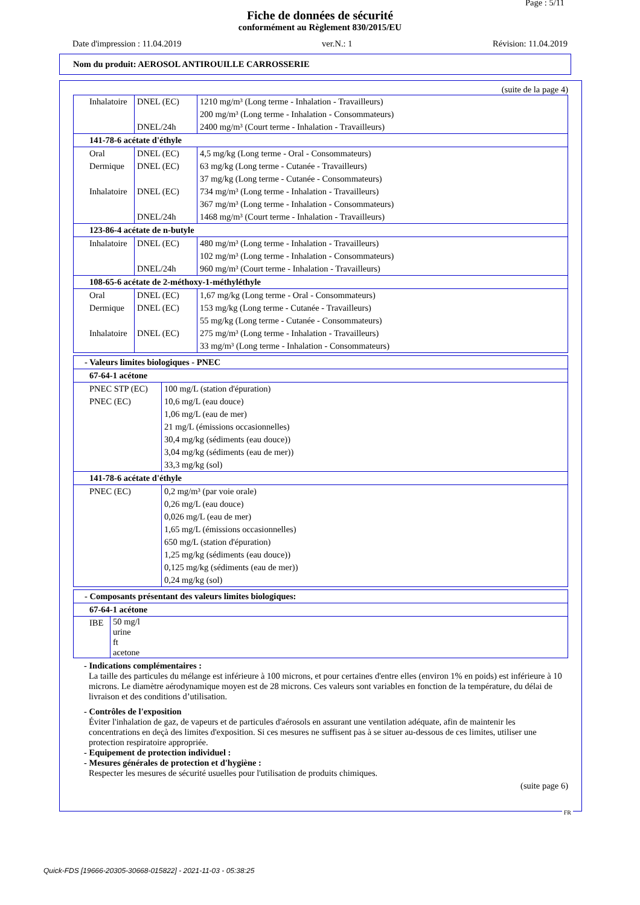Page : 5/11
Fiche de données de sécurité
conformément au Règlement 830/2015/EU
Date d'impression : 11.04.2019 ver.N.: 1 Révision: 11.04.2019
Nom du produit: AEROSOL ANTIROUILLE CARROSSERIE
(suite de la page 4)
| Inhalatoire | DNEL (EC) | 1210 mg/m³ (Long terme - Inhalation - Travailleurs) 200 mg/m³ (Long terme - Inhalation - Consommateurs) |
| | DNEL/24h | 2400 mg/m³ (Court terme - Inhalation - Travailleurs) |
| 141-78-6 acétate d'éthyle | | |
| Oral | DNEL (EC) | 4,5 mg/kg (Long terme - Oral - Consommateurs) |
| Dermique | DNEL (EC) | 63 mg/kg (Long terme - Cutanée - Travailleurs) 37 mg/kg (Long terme - Cutanée - Consommateurs) |
| Inhalatoire | DNEL (EC) | 734 mg/m³ (Long terme - Inhalation - Travailleurs) 367 mg/m³ (Long terme - Inhalation - Consommateurs) |
| | DNEL/24h | 1468 mg/m³ (Court terme - Inhalation - Travailleurs) |
| 123-86-4 acétate de n-butyle | | |
| Inhalatoire | DNEL (EC) | 480 mg/m³ (Long terme - Inhalation - Travailleurs) 102 mg/m³ (Long terme - Inhalation - Consommateurs) |
| | DNEL/24h | 960 mg/m³ (Court terme - Inhalation - Travailleurs) |
| 108-65-6 acétate de 2-méthoxy-1-méthyléthyle | | |
| Oral | DNEL (EC) | 1,67 mg/kg (Long terme - Oral - Consommateurs) |
| Dermique | DNEL (EC) | 153 mg/kg (Long terme - Cutanée - Travailleurs) 55 mg/kg (Long terme - Cutanée - Consommateurs) |
| Inhalatoire | DNEL (EC) | 275 mg/m³ (Long terme - Inhalation - Travailleurs) 33 mg/m³ (Long terme - Inhalation - Consommateurs) |
| - Valeurs limites biologiques - PNEC | |
| 67-64-1 acétone | |
| PNEC STP (EC) | 100 mg/L (station d'épuration) |
| PNEC (EC) | 10,6 mg/L (eau douce) 1,06 mg/L (eau de mer) 21 mg/L (émissions occasionnelles) 30,4 mg/kg (sédiments (eau douce)) 3,04 mg/kg (sédiments (eau de mer)) 33,3 mg/kg (sol) |
| 141-78-6 acétate d'éthyle | |
| PNEC (EC) | 0,2 mg/m³ (par voie orale) 0,26 mg/L (eau douce) 0,026 mg/L (eau de mer) 1,65 mg/L (émissions occasionnelles) 650 mg/L (station d'épuration) 1,25 mg/kg (sédiments (eau douce)) 0,125 mg/kg (sédiments (eau de mer)) 0,24 mg/kg (sol) |
| - Composants présentant des valeurs limites biologiques: | |
| 67-64-1 acétone | |
| IBE | 50 mg/l urine ft acetone |
- Indications complémentaires :
La taille des particules du mélange est inférieure à 100 microns, et pour certaines d'entre elles (environ 1% en poids) est inférieure à 10 microns. Le diamètre aérodynamique moyen est de 28 microns. Ces valeurs sont variables en fonction de la température, du délai de livraison et des conditions d’utilisation.
- Contrôles de l'exposition
Éviter l'inhalation de gaz, de vapeurs et de particules d'aérosols en assurant une ventilation adéquate, afin de maintenir les concentrations en deçà des limites d'exposition. Si ces mesures ne suffisent pas à se situer au-dessous de ces limites, utiliser une protection respiratoire appropriée.
- Equipement de protection individuel :
- Mesures générales de protection et d'hygiène :
Respecter les mesures de sécurité usuelles pour l'utilisation de produits chimiques.
(suite page 6)
FR
Quick-FDS [19666-20305-30668-015822] - 2021-11-03 - 05:38:25